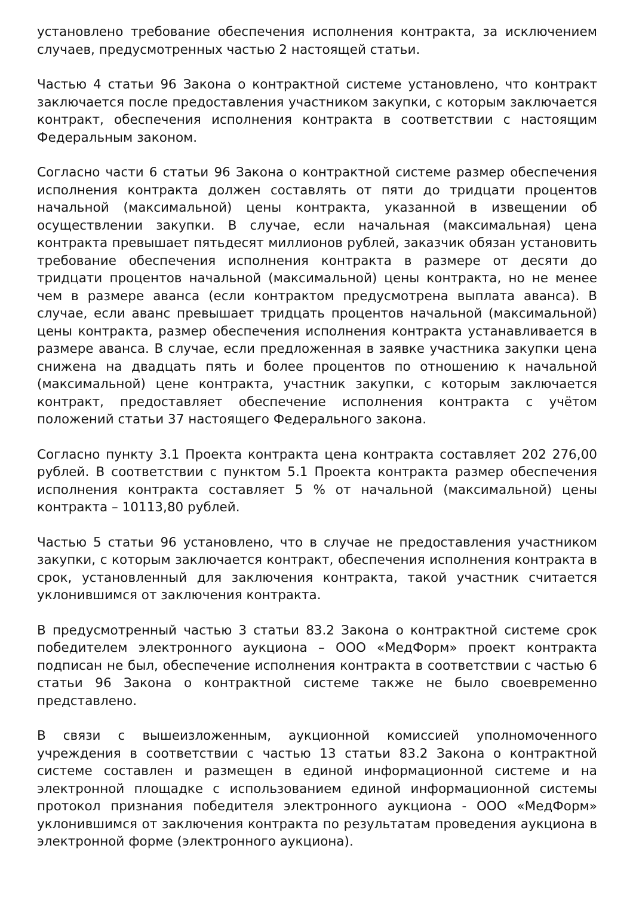установлено требование обеспечения исполнения контракта, за исключением случаев, предусмотренных частью 2 настоящей статьи.
Частью 4 статьи 96 Закона о контрактной системе установлено, что контракт заключается после предоставления участником закупки, с которым заключается контракт, обеспечения исполнения контракта в соответствии с настоящим Федеральным законом.
Согласно части 6 статьи 96 Закона о контрактной системе размер обеспечения исполнения контракта должен составлять от пяти до тридцати процентов начальной (максимальной) цены контракта, указанной в извещении об осуществлении закупки. В случае, если начальная (максимальная) цена контракта превышает пятьдесят миллионов рублей, заказчик обязан установить требование обеспечения исполнения контракта в размере от десяти до тридцати процентов начальной (максимальной) цены контракта, но не менее чем в размере аванса (если контрактом предусмотрена выплата аванса). В случае, если аванс превышает тридцать процентов начальной (максимальной) цены контракта, размер обеспечения исполнения контракта устанавливается в размере аванса. В случае, если предложенная в заявке участника закупки цена снижена на двадцать пять и более процентов по отношению к начальной (максимальной) цене контракта, участник закупки, с которым заключается контракт, предоставляет обеспечение исполнения контракта с учётом положений статьи 37 настоящего Федерального закона.
Согласно пункту 3.1 Проекта контракта цена контракта составляет 202 276,00 рублей. В соответствии с пунктом 5.1 Проекта контракта размер обеспечения исполнения контракта составляет 5 % от начальной (максимальной) цены контракта – 10113,80 рублей.
Частью 5 статьи 96 установлено, что в случае не предоставления участником закупки, с которым заключается контракт, обеспечения исполнения контракта в срок, установленный для заключения контракта, такой участник считается уклонившимся от заключения контракта.
В предусмотренный частью 3 статьи 83.2 Закона о контрактной системе срок победителем электронного аукциона – ООО «МедФорм» проект контракта подписан не был, обеспечение исполнения контракта в соответствии с частью 6 статьи 96 Закона о контрактной системе также не было своевременно представлено.
В связи с вышеизложенным, аукционной комиссией уполномоченного учреждения в соответствии с частью 13 статьи 83.2 Закона о контрактной системе составлен и размещен в единой информационной системе и на электронной площадке с использованием единой информационной системы протокол признания победителя электронного аукциона - ООО «МедФорм» уклонившимся от заключения контракта по результатам проведения аукциона в электронной форме (электронного аукциона).